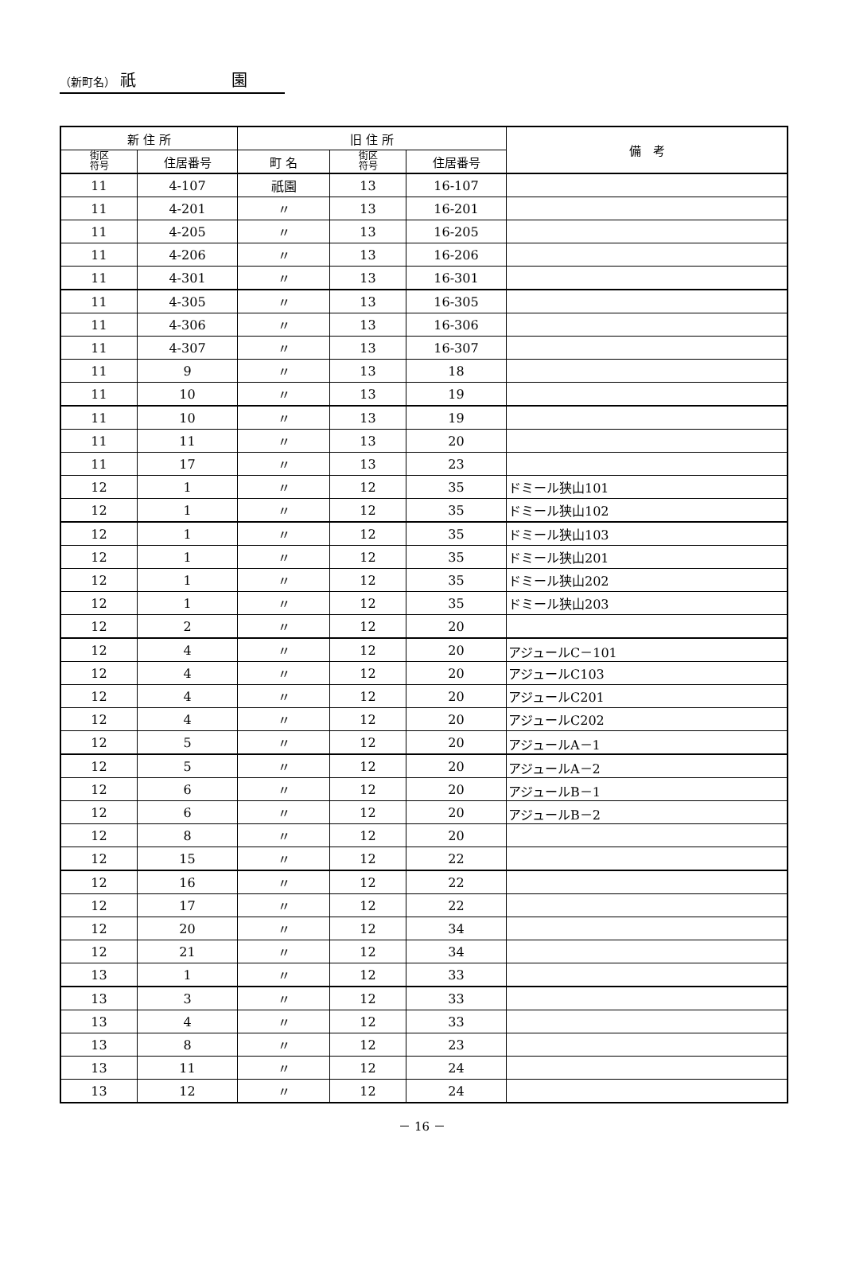（新町名） 祇　　　　　　園
| 新 住 所 | | 旧 住 所 | | | 備 考 |
| --- | --- | --- | --- | --- | --- |
| 街区 符号 | 住居番号 | 町 名 | 街区 符号 | 住居番号 | |
| 11 | 4-107 | 祇園 | 13 | 16-107 | |
| 11 | 4-201 | 〃 | 13 | 16-201 | |
| 11 | 4-205 | 〃 | 13 | 16-205 | |
| 11 | 4-206 | 〃 | 13 | 16-206 | |
| 11 | 4-301 | 〃 | 13 | 16-301 | |
| 11 | 4-305 | 〃 | 13 | 16-305 | |
| 11 | 4-306 | 〃 | 13 | 16-306 | |
| 11 | 4-307 | 〃 | 13 | 16-307 | |
| 11 | 9 | 〃 | 13 | 18 | |
| 11 | 10 | 〃 | 13 | 19 | |
| 11 | 10 | 〃 | 13 | 19 | |
| 11 | 11 | 〃 | 13 | 20 | |
| 11 | 17 | 〃 | 13 | 23 | |
| 12 | 1 | 〃 | 12 | 35 | ドミール狭山101 |
| 12 | 1 | 〃 | 12 | 35 | ドミール狭山102 |
| 12 | 1 | 〃 | 12 | 35 | ドミール狭山103 |
| 12 | 1 | 〃 | 12 | 35 | ドミール狭山201 |
| 12 | 1 | 〃 | 12 | 35 | ドミール狭山202 |
| 12 | 1 | 〃 | 12 | 35 | ドミール狭山203 |
| 12 | 2 | 〃 | 12 | 20 | |
| 12 | 4 | 〃 | 12 | 20 | アジュールC－101 |
| 12 | 4 | 〃 | 12 | 20 | アジュールC103 |
| 12 | 4 | 〃 | 12 | 20 | アジュールC201 |
| 12 | 4 | 〃 | 12 | 20 | アジュールC202 |
| 12 | 5 | 〃 | 12 | 20 | アジュールA－1 |
| 12 | 5 | 〃 | 12 | 20 | アジュールA－2 |
| 12 | 6 | 〃 | 12 | 20 | アジュールB－1 |
| 12 | 6 | 〃 | 12 | 20 | アジュールB－2 |
| 12 | 8 | 〃 | 12 | 20 | |
| 12 | 15 | 〃 | 12 | 22 | |
| 12 | 16 | 〃 | 12 | 22 | |
| 12 | 17 | 〃 | 12 | 22 | |
| 12 | 20 | 〃 | 12 | 34 | |
| 12 | 21 | 〃 | 12 | 34 | |
| 13 | 1 | 〃 | 12 | 33 | |
| 13 | 3 | 〃 | 12 | 33 | |
| 13 | 4 | 〃 | 12 | 33 | |
| 13 | 8 | 〃 | 12 | 23 | |
| 13 | 11 | 〃 | 12 | 24 | |
| 13 | 12 | 〃 | 12 | 24 | |
－ 16 －